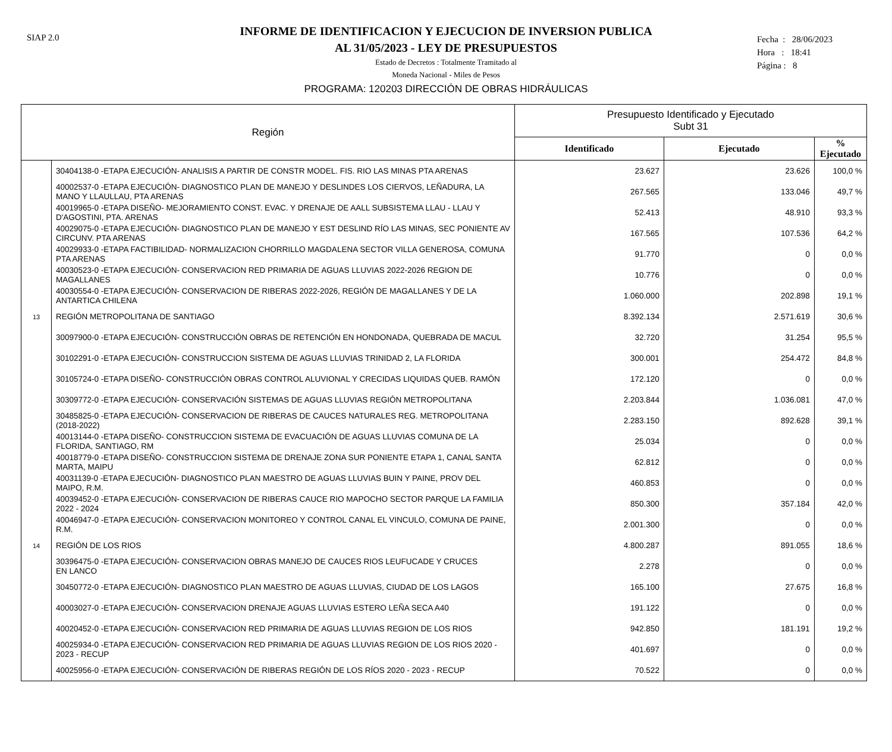SIAP 2.0
Fecha : 28/06/2023
Hora : 18:41
Página : 8
INFORME DE IDENTIFICACION Y EJECUCION DE INVERSION PUBLICA
AL 31/05/2023 - LEY DE PRESUPUESTOS
Estado de Decretos : Totalmente Tramitado al
Moneda Nacional - Miles de Pesos
PROGRAMA: 120203 DIRECCIÓN DE OBRAS HIDRÁULICAS
| Región | | Presupuesto Identificado y Ejecutado Subt 31 | | |
| --- | --- | --- | --- | --- |
| | | Identificado | Ejecutado | % Ejecutado |
| | 30404138-0 -ETAPA EJECUCIÓN- ANALISIS A PARTIR DE CONSTR MODEL. FIS. RIO LAS MINAS PTA ARENAS | 23.627 | 23.626 | 100,0 % |
| | 40002537-0 -ETAPA EJECUCIÓN- DIAGNOSTICO PLAN DE MANEJO Y DESLINDES LOS CIERVOS, LEÑADURA, LA MANO Y LLAULLAU, PTA ARENAS | 267.565 | 133.046 | 49,7 % |
| | 40019965-0 -ETAPA DISEÑO- MEJORAMIENTO CONST. EVAC. Y DRENAJE DE AALL SUBSISTEMA LLAU - LLAU Y D'AGOSTINI, PTA. ARENAS | 52.413 | 48.910 | 93,3 % |
| | 40029075-0 -ETAPA EJECUCIÓN- DIAGNOSTICO PLAN DE MANEJO Y EST DESLIND RÍO LAS MINAS, SEC PONIENTE AV CIRCUNV. PTA ARENAS | 167.565 | 107.536 | 64,2 % |
| | 40029933-0 -ETAPA FACTIBILIDAD- NORMALIZACION CHORRILLO MAGDALENA SECTOR VILLA GENEROSA, COMUNA PTA ARENAS | 91.770 | 0 | 0,0 % |
| | 40030523-0 -ETAPA EJECUCIÓN- CONSERVACION RED PRIMARIA DE AGUAS LLUVIAS 2022-2026 REGION DE MAGALLANES | 10.776 | 0 | 0,0 % |
| | 40030554-0 -ETAPA EJECUCIÓN- CONSERVACION DE RIBERAS 2022-2026, REGIÓN DE MAGALLANES Y DE LA ANTARTICA CHILENA | 1.060.000 | 202.898 | 19,1 % |
| 13 | REGIÓN METROPOLITANA DE SANTIAGO | 8.392.134 | 2.571.619 | 30,6 % |
| | 30097900-0 -ETAPA EJECUCIÓN- CONSTRUCCIÓN OBRAS DE RETENCIÓN EN HONDONADA, QUEBRADA DE MACUL | 32.720 | 31.254 | 95,5 % |
| | 30102291-0 -ETAPA EJECUCIÓN- CONSTRUCCION SISTEMA DE AGUAS LLUVIAS TRINIDAD 2, LA FLORIDA | 300.001 | 254.472 | 84,8 % |
| | 30105724-0 -ETAPA DISEÑO- CONSTRUCCIÓN OBRAS CONTROL ALUVIONAL Y CRECIDAS LIQUIDAS QUEB. RAMÓN | 172.120 | 0 | 0,0 % |
| | 30309772-0 -ETAPA EJECUCIÓN- CONSERVACIÓN SISTEMAS DE AGUAS LLUVIAS REGIÓN METROPOLITANA | 2.203.844 | 1.036.081 | 47,0 % |
| | 30485825-0 -ETAPA EJECUCIÓN- CONSERVACION DE RIBERAS DE CAUCES NATURALES REG. METROPOLITANA (2018-2022) | 2.283.150 | 892.628 | 39,1 % |
| | 40013144-0 -ETAPA DISEÑO- CONSTRUCCION SISTEMA DE EVACUACIÓN DE AGUAS LLUVIAS COMUNA DE LA FLORIDA, SANTIAGO, RM | 25.034 | 0 | 0,0 % |
| | 40018779-0 -ETAPA DISEÑO- CONSTRUCCION SISTEMA DE DRENAJE ZONA SUR PONIENTE ETAPA 1, CANAL SANTA MARTA, MAIPU | 62.812 | 0 | 0,0 % |
| | 40031139-0 -ETAPA EJECUCIÓN- DIAGNOSTICO PLAN MAESTRO DE AGUAS LLUVIAS BUIN Y PAINE, PROV DEL MAIPO, R.M. | 460.853 | 0 | 0,0 % |
| | 40039452-0 -ETAPA EJECUCIÓN- CONSERVACION DE RIBERAS CAUCE RIO MAPOCHO SECTOR PARQUE LA FAMILIA 2022 - 2024 | 850.300 | 357.184 | 42,0 % |
| | 40046947-0 -ETAPA EJECUCIÓN- CONSERVACION MONITOREO Y CONTROL CANAL EL VINCULO, COMUNA DE PAINE, R.M. | 2.001.300 | 0 | 0,0 % |
| 14 | REGIÓN DE LOS RIOS | 4.800.287 | 891.055 | 18,6 % |
| | 30396475-0 -ETAPA EJECUCIÓN- CONSERVACION OBRAS MANEJO DE CAUCES RIOS LEUFUCADE Y CRUCES EN LANCO | 2.278 | 0 | 0,0 % |
| | 30450772-0 -ETAPA EJECUCIÓN- DIAGNOSTICO PLAN MAESTRO DE AGUAS LLUVIAS, CIUDAD DE LOS LAGOS | 165.100 | 27.675 | 16,8 % |
| | 40003027-0 -ETAPA EJECUCIÓN- CONSERVACION DRENAJE AGUAS LLUVIAS ESTERO LEÑA SECA A40 | 191.122 | 0 | 0,0 % |
| | 40020452-0 -ETAPA EJECUCIÓN- CONSERVACION RED PRIMARIA DE AGUAS LLUVIAS REGION DE LOS RIOS | 942.850 | 181.191 | 19,2 % |
| | 40025934-0 -ETAPA EJECUCIÓN- CONSERVACION RED PRIMARIA DE AGUAS LLUVIAS REGION DE LOS RIOS 2020 - 2023 - RECUP | 401.697 | 0 | 0,0 % |
| | 40025956-0 -ETAPA EJECUCIÓN- CONSERVACIÓN DE RIBERAS REGIÓN DE LOS RÍOS 2020 - 2023 - RECUP | 70.522 | 0 | 0,0 % |